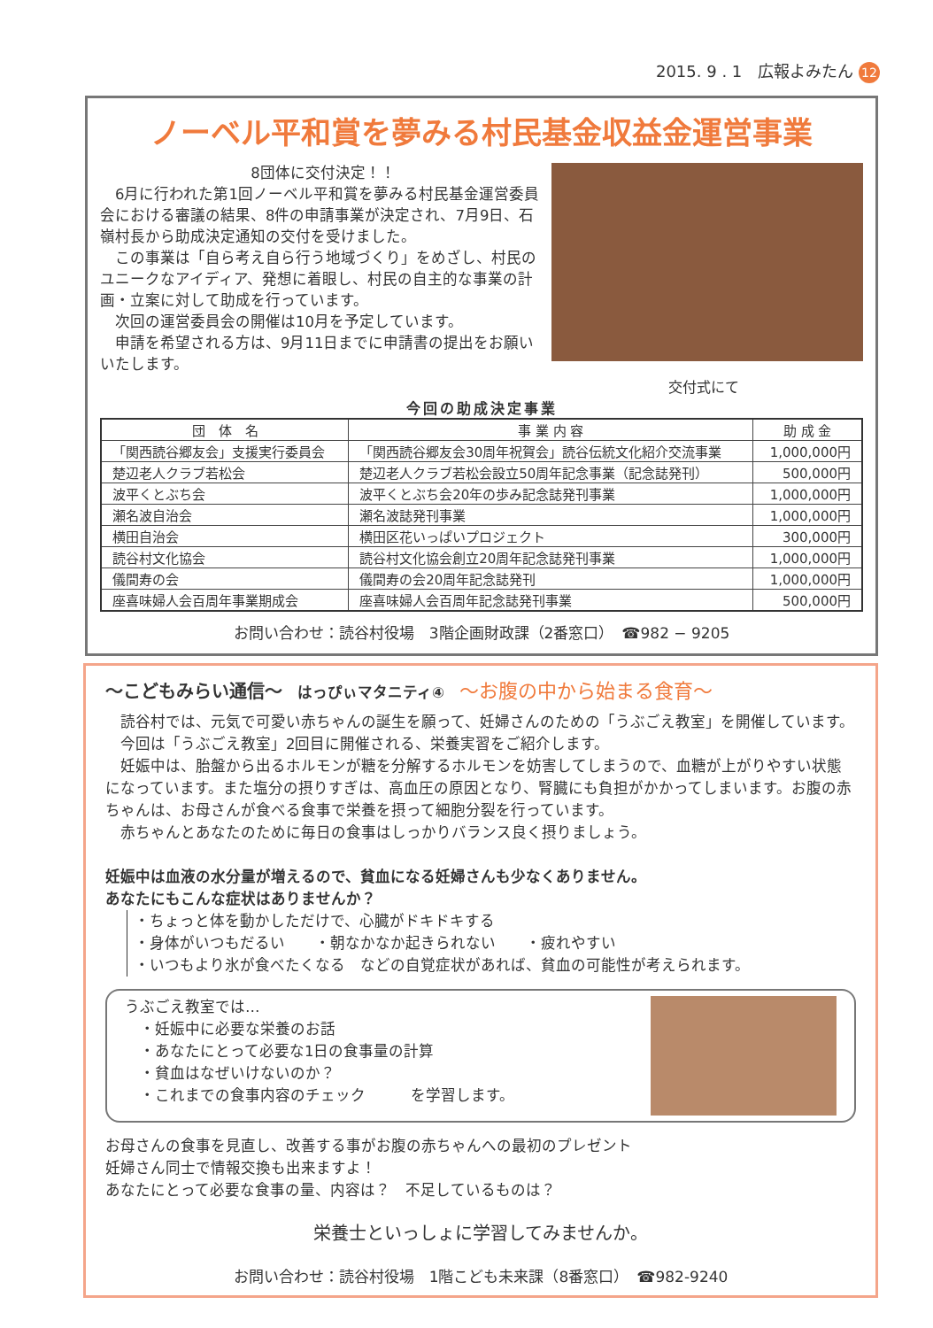2015. 9 . 1　広報よみたん 12
ノーベル平和賞を夢みる村民基金収益金運営事業
8団体に交付決定！！
　6月に行われた第1回ノーベル平和賞を夢みる村民基金運営委員会における審議の結果、8件の申請事業が決定され、7月9日、石嶺村長から助成決定通知の交付を受けました。
　この事業は「自ら考え自ら行う地域づくり」をめざし、村民のユニークなアイディア、発想に着眼し、村民の自主的な事業の計画・立案に対して助成を行っています。
　次回の運営委員会の開催は10月を予定しています。
　申請を希望される方は、9月11日までに申請書の提出をお願いいたします。
交付式にて
今回の助成決定事業
| 団 体 名 | 事 業 内 容 | 助 成 金 |
| --- | --- | --- |
| 「関西読谷郷友会」支援実行委員会 | 「関西読谷郷友会30周年祝賀会」読谷伝統文化紹介交流事業 | 1,000,000円 |
| 楚辺老人クラブ若松会 | 楚辺老人クラブ若松会設立50周年記念事業（記念誌発刊） | 500,000円 |
| 波平くとぶち会 | 波平くとぶち会20年の歩み記念誌発刊事業 | 1,000,000円 |
| 瀬名波自治会 | 瀬名波誌発刊事業 | 1,000,000円 |
| 横田自治会 | 横田区花いっぱいプロジェクト | 300,000円 |
| 読谷村文化協会 | 読谷村文化協会創立20周年記念誌発刊事業 | 1,000,000円 |
| 儀間寿の会 | 儀間寿の会20周年記念誌発刊 | 1,000,000円 |
| 座喜味婦人会百周年事業期成会 | 座喜味婦人会百周年記念誌発刊事業 | 500,000円 |
お問い合わせ：読谷村役場　3階企画財政課（2番窓口）　☎982 − 9205
～こどもみらい通信～　はっぴぃマタニティ④　～お腹の中から始まる食育～
　読谷村では、元気で可愛い赤ちゃんの誕生を願って、妊婦さんのための「うぶごえ教室」を開催しています。
　今回は「うぶごえ教室」2回目に開催される、栄養実習をご紹介します。
　妊娠中は、胎盤から出るホルモンが糖を分解するホルモンを妨害してしまうので、血糖が上がりやすい状態になっています。また塩分の摂りすぎは、高血圧の原因となり、腎臓にも負担がかかってしまいます。お腹の赤ちゃんは、お母さんが食べる食事で栄養を摂って細胞分裂を行っています。
　赤ちゃんとあなたのために毎日の食事はしっかりバランス良く摂りましょう。
妊娠中は血液の水分量が増えるので、貧血になる妊婦さんも少なくありません。
あなたにもこんな症状はありませんか？
・ちょっと体を動かしただけで、心臓がドキドキする
・身体がいつもだるい　　・朝なかなか起きられない　　・疲れやすい
・いつもより氷が食べたくなる　などの自覚症状があれば、貧血の可能性が考えられます。
うぶごえ教室では…
　・妊娠中に必要な栄養のお話
　・あなたにとって必要な1日の食事量の計算
　・貧血はなぜいけないのか？
　・これまでの食事内容のチェック　　　を学習します。
お母さんの食事を見直し、改善する事がお腹の赤ちゃんへの最初のプレゼント
妊婦さん同士で情報交換も出来ますよ！
あなたにとって必要な食事の量、内容は？　不足しているものは？
栄養士といっしょに学習してみませんか。
お問い合わせ：読谷村役場　1階こども未来課（8番窓口）　☎982-9240